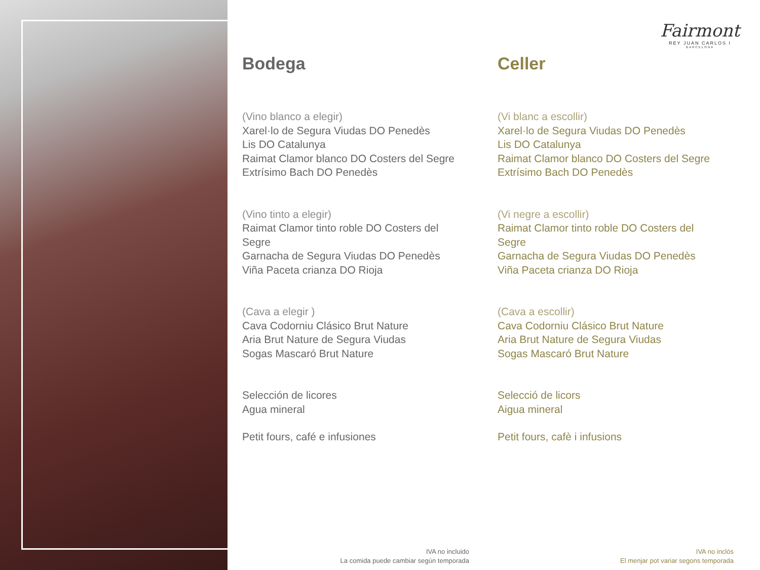Fairmont
REY JUAN CARLOS I
BARCELONA
Bodega
(Vino blanco a elegir)
Xarel·lo de Segura Viudas DO Penedès
Lis DO Catalunya
Raimat Clamor blanco DO Costers del Segre
Extrísimo Bach DO Penedès
(Vino tinto a elegir)
Raimat Clamor tinto roble DO Costers del Segre
Garnacha de Segura Viudas DO Penedès
Viña Paceta crianza DO Rioja
(Cava a elegir )
Cava Codorniu Clásico Brut Nature
Aria Brut Nature de Segura Viudas
Sogas Mascaró Brut Nature
Selección de licores
Agua mineral
Petit fours, café e infusiones
Celler
(Vi blanc a escollir)
Xarel·lo de Segura Viudas DO Penedès
Lis DO Catalunya
Raimat Clamor blanco DO Costers del Segre
Extrísimo Bach DO Penedès
(Vi negre a escollir)
Raimat Clamor tinto roble DO Costers del Segre
Garnacha de Segura Viudas DO Penedès
Viña Paceta crianza DO Rioja
(Cava a escollir)
Cava Codorniu Clásico Brut Nature
Aria Brut Nature de Segura Viudas
Sogas Mascaró Brut Nature
Selecció de licors
Aigua mineral
Petit fours, cafè i infusions
IVA no incluido
La comida puede cambiar según temporada
IVA no inclòs
El menjar pot variar segons temporada